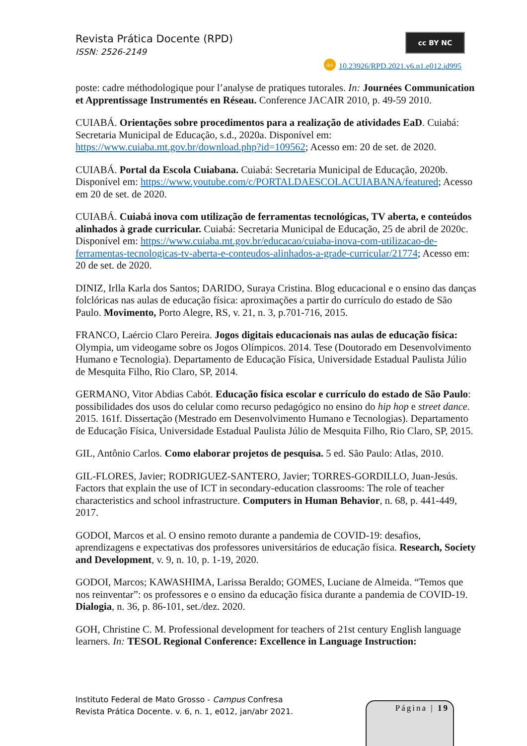Revista Prática Docente (RPD)
ISSN: 2526-2149
cc BY NC
doi 10.23926/RPD.2021.v6.n1.e012.id995
poste: cadre méthodologique pour l’analyse de pratiques tutorales. In: Journées Communication et Apprentissage Instrumentés en Réseau. Conference JACAIR 2010, p. 49-59 2010.
CUIABÁ. Orientações sobre procedimentos para a realização de atividades EaD. Cuiabá: Secretaria Municipal de Educação, s.d., 2020a. Disponível em: https://www.cuiaba.mt.gov.br/download.php?id=109562; Acesso em: 20 de set. de 2020.
CUIABÁ. Portal da Escola Cuiabana. Cuiabá: Secretaria Municipal de Educação, 2020b. Disponível em: https://www.youtube.com/c/PORTALDAESCOLACUIABANA/featured; Acesso em 20 de set. de 2020.
CUIABÁ. Cuiabá inova com utilização de ferramentas tecnológicas, TV aberta, e conteúdos alinhados à grade curricular. Cuiabá: Secretaria Municipal de Educação, 25 de abril de 2020c. Disponível em: https://www.cuiaba.mt.gov.br/educacao/cuiaba-inova-com-utilizacao-de-ferramentas-tecnologicas-tv-aberta-e-conteudos-alinhados-a-grade-curricular/21774; Acesso em: 20 de set. de 2020.
DINIZ, Irlla Karla dos Santos; DARIDO, Suraya Cristina. Blog educacional e o ensino das danças folclóricas nas aulas de educação física: aproximações a partir do currículo do estado de São Paulo. Movimento, Porto Alegre, RS, v. 21, n. 3, p.701-716, 2015.
FRANCO, Laércio Claro Pereira. Jogos digitais educacionais nas aulas de educação física: Olympia, um videogame sobre os Jogos Olímpicos. 2014. Tese (Doutorado em Desenvolvimento Humano e Tecnologia). Departamento de Educação Física, Universidade Estadual Paulista Júlio de Mesquita Filho, Rio Claro, SP, 2014.
GERMANO, Vitor Abdias Cabót. Educação física escolar e currículo do estado de São Paulo: possibilidades dos usos do celular como recurso pedagógico no ensino do hip hop e street dance. 2015. 161f. Dissertação (Mestrado em Desenvolvimento Humano e Tecnologias). Departamento de Educação Física, Universidade Estadual Paulista Júlio de Mesquita Filho, Rio Claro, SP, 2015.
GIL, Antônio Carlos. Como elaborar projetos de pesquisa. 5 ed. São Paulo: Atlas, 2010.
GIL-FLORES, Javier; RODRIGUEZ-SANTERO, Javier; TORRES-GORDILLO, Juan-Jesús. Factors that explain the use of ICT in secondary-education classrooms: The role of teacher characteristics and school infrastructure. Computers in Human Behavior, n. 68, p. 441-449, 2017.
GODOI, Marcos et al. O ensino remoto durante a pandemia de COVID-19: desafios, aprendizagens e expectativas dos professores universitários de educação física. Research, Society and Development, v. 9, n. 10, p. 1-19, 2020.
GODOI, Marcos; KAWASHIMA, Larissa Beraldo; GOMES, Luciane de Almeida. “Temos que nos reinventar”: os professores e o ensino da educação física durante a pandemia de COVID-19. Dialogia, n. 36, p. 86-101, set./dez. 2020.
GOH, Christine C. M. Professional development for teachers of 21st century English language learners. In: TESOL Regional Conference: Excellence in Language Instruction:
Instituto Federal de Mato Grosso - Campus Confresa
Revista Prática Docente. v. 6, n. 1, e012, jan/abr 2021.
Página | 19